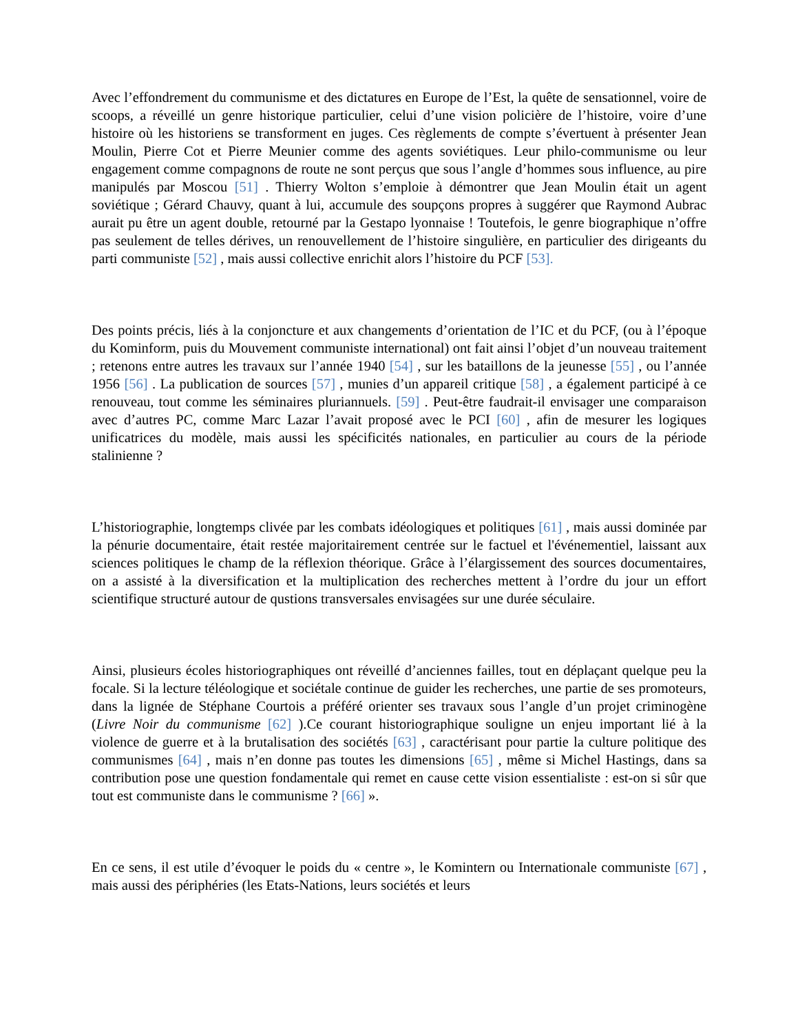Avec l’effondrement du communisme et des dictatures en Europe de l’Est, la quête de sensationnel, voire de scoops, a réveillé un genre historique particulier, celui d’une vision policière de l’histoire, voire d’une histoire où les historiens se transforment en juges. Ces règlements de compte s’évertuent à présenter Jean Moulin, Pierre Cot et Pierre Meunier comme des agents soviétiques. Leur philo-communisme ou leur engagement comme compagnons de route ne sont perçus que sous l’angle d’hommes sous influence, au pire manipulés par Moscou [51] . Thierry Wolton s’emploie à démontrer que Jean Moulin était un agent soviétique ; Gérard Chauvy, quant à lui, accumule des soupçons propres à suggérer que Raymond Aubrac aurait pu être un agent double, retourné par la Gestapo lyonnaise ! Toutefois, le genre biographique n’offre pas seulement de telles dérives, un renouvellement de l’histoire singulière, en particulier des dirigeants du parti communiste [52] , mais aussi collective enrichit alors l’histoire du PCF [53].
Des points précis, liés à la conjoncture et aux changements d’orientation de l’IC et du PCF, (ou à l’époque du Kominform, puis du Mouvement communiste international) ont fait ainsi l’objet d’un nouveau traitement ; retenons entre autres les travaux sur l’année 1940 [54] , sur les bataillons de la jeunesse [55] , ou l’année 1956 [56] . La publication de sources [57] , munies d’un appareil critique [58] , a également participé à ce renouveau, tout comme les séminaires pluriannuels. [59] . Peut-être faudrait-il envisager une comparaison avec d’autres PC, comme Marc Lazar l’avait proposé avec le PCI [60] , afin de mesurer les logiques unificatrices du modèle, mais aussi les spécificités nationales, en particulier au cours de la période stalinienne ?
L’historiographie, longtemps clivée par les combats idéologiques et politiques [61] , mais aussi dominée par la pénurie documentaire, était restée majoritairement centrée sur le factuel et l'événementiel, laissant aux sciences politiques le champ de la réflexion théorique. Grâce à l’élargissement des sources documentaires, on a assisté à la diversification et la multiplication des recherches mettent à l’ordre du jour un effort scientifique structuré autour de qustions transversales envisagées sur une durée séculaire.
Ainsi, plusieurs écoles historiographiques ont réveillé d’anciennes failles, tout en déplaçant quelque peu la focale. Si la lecture téléologique et sociétale continue de guider les recherches, une partie de ses promoteurs, dans la lignée de Stéphane Courtois a préféré orienter ses travaux sous l’angle d’un projet criminogène (Livre Noir du communisme [62] ).Ce courant historiographique souligne un enjeu important lié à la violence de guerre et à la brutalisation des sociétés [63] , caractérisant pour partie la culture politique des communismes [64] , mais n’en donne pas toutes les dimensions [65] , même si Michel Hastings, dans sa contribution pose une question fondamentale qui remet en cause cette vision essentialiste : est-on si sûr que tout est communiste dans le communisme ? [66] ».
En ce sens, il est utile d’évoquer le poids du « centre », le Komintern ou Internationale communiste [67] , mais aussi des périphéries (les Etats-Nations, leurs sociétés et leurs